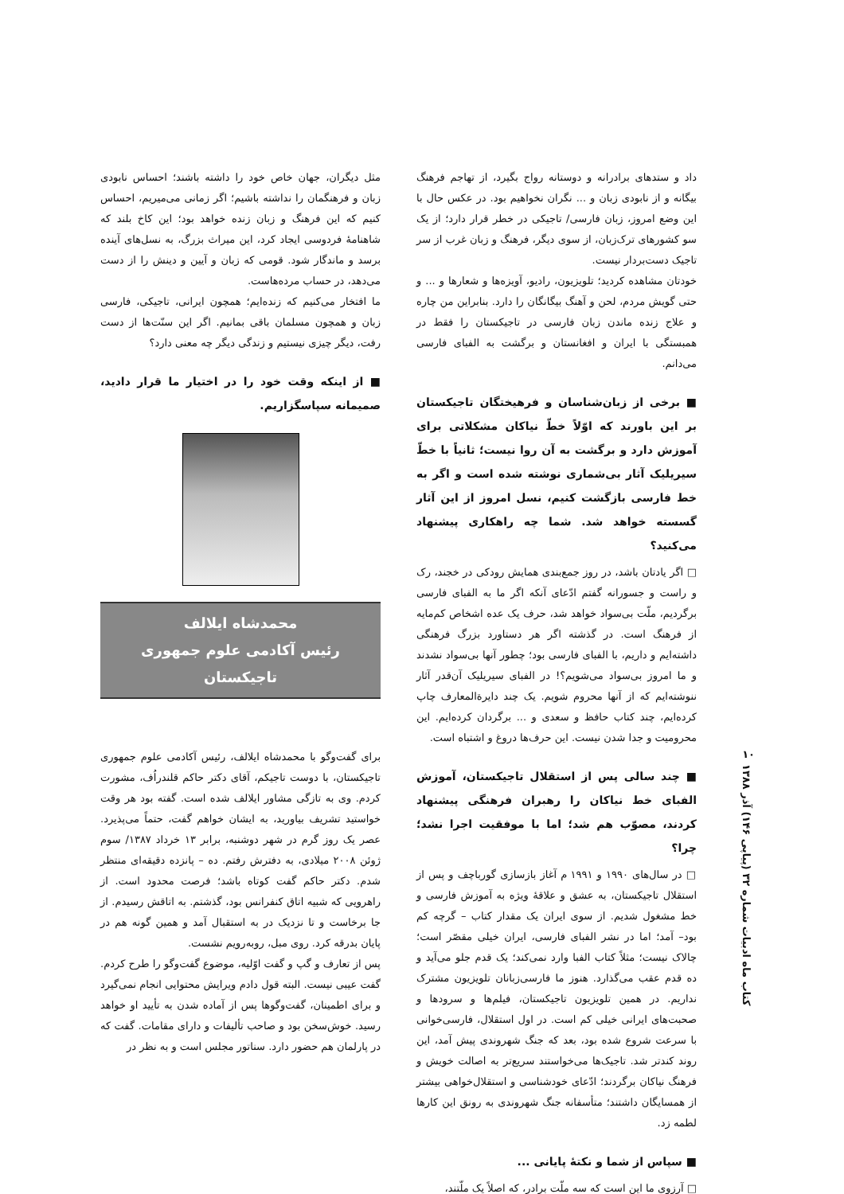داد و ستدهای برادرانه و دوستانه رواج بگیرد، از تهاجم فرهنگ بیگانه و از نابودی زبان و ... نگران نخواهیم بود. در عکس حال با این وضع امروز، زبان فارسی/ تاجیکی در خطر قرار دارد؛ از یک سو کشورهای ترک‌زبان، از سوی دیگر، فرهنگ و زبان غرب از سر تاجیک دست‌بردار نیست.
خودتان مشاهده کردید؛ تلویزیون، رادیو، آویزه‌ها و شعارها و ... و حتی گویش مردم، لحن و آهنگ بیگانگان را دارد. بنابراین من چاره و علاج زنده ماندن زبان فارسی در تاجیکستان را فقط در همبستگی با ایران و افغانستان و برگشت به الفبای فارسی می‌دانم.
■ برخی از زبان‌شناسان و فرهیختگان تاجیکستان بر این باورند که اوّلاً خطّ نیاکان مشکلاتی برای آموزش دارد و برگشت به آن روا نیست؛ ثانیاً با خطّ سیریلیک آثار بی‌شماری نوشته شده است و اگر به خط فارسی بازگشت کنیم، نسل امروز از این آثار گسسته خواهد شد. شما چه راهکاری پیشنهاد می‌کنید؟
□ اگر یادتان باشد، در روز جمع‌بندی همایش رودکی در خجند، رک و راست و جسورانه گفتم ادّعای آنکه اگر ما به الفبای فارسی برگردیم، ملّت بی‌سواد خواهد شد، حرف یک عده اشخاص کم‌مایه از فرهنگ است. در گذشته اگر هر دستاورد بزرگ فرهنگی داشته‌ایم و داریم، با الفبای فارسی بود؛ چطور آنها بی‌سواد نشدند و ما امروز بی‌سواد می‌شویم؟! در الفبای سیریلیک آن‌قدر آثار ننوشته‌ایم که از آنها محروم شویم. یک چند دایرةالمعارف چاپ کرده‌ایم، چند کتاب حافظ و سعدی و ... برگردان کرده‌ایم. این محرومیت و جدا شدن نیست. این حرف‌ها دروغ و اشتباه است.
■ چند سالی پس از استقلال تاجیکستان، آموزش الفبای خط نیاکان را رهبران فرهنگی پیشنهاد کردند، مصوّب هم شد؛ اما با موفقیت اجرا نشد؛ چرا؟
□ در سال‌های ۱۹۹۰ و ۱۹۹۱ م آغاز بازسازی گورباچف و پس از استقلال تاجیکستان، به عشق و علاقهٔ ویژه به آموزش فارسی و خط مشغول شدیم. از سوی ایران یک مقدار کتاب – گرچه کم بود– آمد؛ اما در نشر الفبای فارسی، ایران خیلی مقصّر است؛ چالاک نیست؛ مثلاً کتاب الفبا وارد نمی‌کند؛ یک قدم جلو می‌آید و ده قدم عقب می‌گذارد. هنوز ما فارسی‌زبانان تلویزیون مشترک نداریم. در همین تلویزیون تاجیکستان، فیلم‌ها و سرودها و صحبت‌های ایرانی خیلی کم است. در اول استقلال، فارسی‌خوانی با سرعت شروع شده بود، بعد که جنگ شهروندی پیش آمد، این روند کندتر شد. تاجیک‌ها می‌خواستند سریع‌تر به اصالت خویش و فرهنگ نیاکان برگردند؛ ادّعای خودشناسی و استقلال‌خواهی بیشتر از همسایگان داشتند؛ متأسفانه جنگ شهروندی به رونق این کارها لطمه زد.
■ سپاس از شما و نکتهٔ پایانی ...
□ آرزوی ما این است که سه ملّت برادر، که اصلاً یک ملّتند،
مثل دیگران، جهان خاص خود را داشته باشند؛ احساس نابودی زبان و فرهنگمان را نداشته باشیم؛ اگر زمانی می‌میریم، احساس کنیم که این فرهنگ و زبان زنده خواهد بود؛ این کاخ بلند که شاهنامهٔ فردوسی ایجاد کرد، این میراث بزرگ، به نسل‌های آینده برسد و ماندگار شود. قومی که زبان و آیین و دینش را از دست می‌دهد، در حساب مرده‌هاست.
ما افتخار می‌کنیم که زنده‌ایم؛ همچون ایرانی، تاجیکی، فارسی زبان و همچون مسلمان باقی بمانیم. اگر این سنّت‌ها از دست رفت، دیگر چیزی نیستیم و زندگی دیگر چه معنی دارد؟
■ از اینکه وقت خود را در اختیار ما قرار دادید، صمیمانه سپاسگزاریم.
محمدشاه ایلالف
رئیس آکادمی علوم جمهوری تاجیکستان
برای گفت‌وگو با محمدشاه ایلالف، رئیس آکادمی علوم جمهوری تاجیکستان، با دوست تاجیکم، آقای دکتر حاکم قلندراُف، مشورت کردم. وی به تازگی مشاور ایلالف شده است. گفته بود هر وقت خواستید تشریف بیاورید، به ایشان خواهم گفت، حتماً می‌پذیرد. عصر یک روز گرم در شهر دوشنبه، برابر ۱۳ خرداد ۱۳۸۷/ سوم ژوئن ۲۰۰۸ میلادی، به دفترش رفتم. ده – پانزده دقیقه‌ای منتظر شدم. دکتر حاکم گفت کوتاه باشد؛ فرصت محدود است. از راهرویی که شبیه اتاق کنفرانس بود، گذشتم. به اتاقش رسیدم. از جا برخاست و تا نزدیک در به استقبال آمد و همین گونه هم در پایان بدرقه کرد. روی مبل، روبه‌رویم نشست.
پس از تعارف و گپ و گفت اوّلیه، موضوع گفت‌وگو را طرح کردم. گفت عیبی نیست. البته قول دادم ویرایش محتوایی انجام نمی‌گیرد و برای اطمینان، گفت‌وگوها پس از آماده شدن به تأیید او خواهد رسید. خوش‌سخن بود و صاحب تألیفات و دارای مقامات. گفت که در پارلمان هم حضور دارد. سناتور مجلس است و به نظر در
۱۰
کتاب ماه ادبیات شماره ۳۲ (پیاپی ۱۴۶) آذر ۱۳۸۸